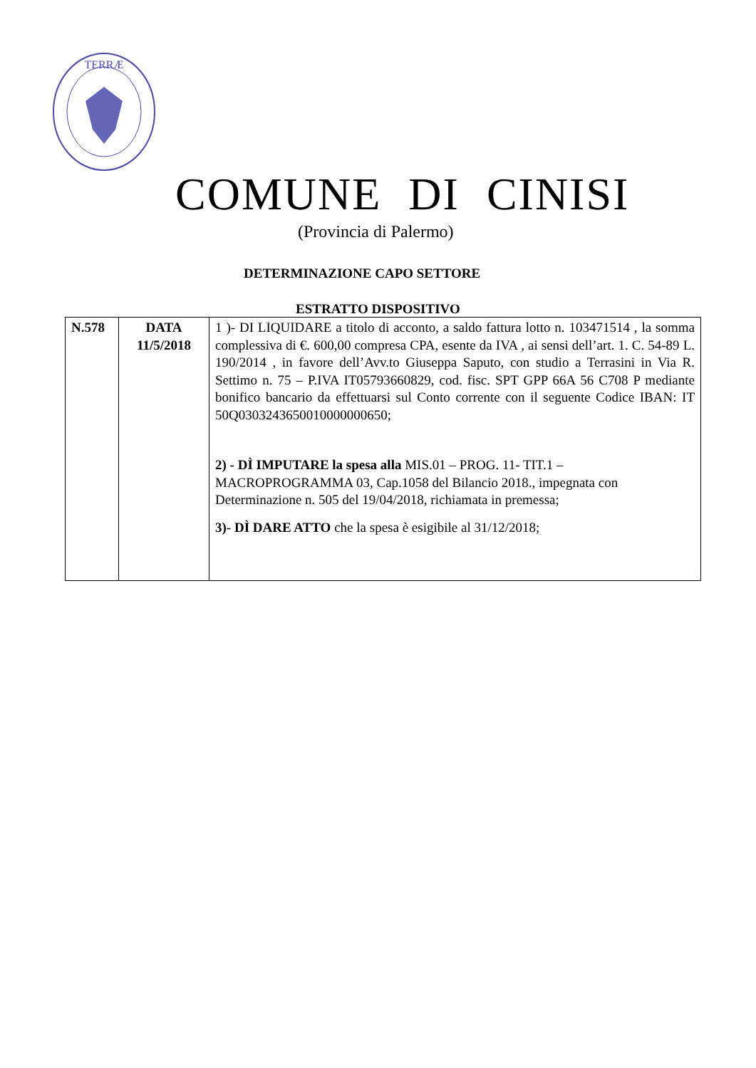TERRÆ
COMUNE DI CINISI
(Provincia di Palermo)
DETERMINAZIONE CAPO SETTORE
ESTRATTO DISPOSITIVO
| N.578 | DATA 11/5/2018 | 1 )- DI LIQUIDARE a titolo di acconto, a saldo fattura lotto n. 103471514 , la somma complessiva di €. 600,00 compresa CPA, esente da IVA , ai sensi dell’art. 1. C. 54-89 L. 190/2014 , in favore dell’Avv.to Giuseppa Saputo, con studio a Terrasini in Via R. Settimo n. 75 – P.IVA IT05793660829, cod. fisc. SPT GPP 66A 56 C708 P mediante bonifico bancario da effettuarsi sul Conto corrente con il seguente Codice IBAN: IT 50Q0303243650010000000650; 2) - DÌ IMPUTARE la spesa alla MIS.01 – PROG. 11- TIT.1 – MACROPROGRAMMA 03, Cap.1058 del Bilancio 2018., impegnata con Determinazione n. 505 del 19/04/2018, richiamata in premessa; 3)- DÌ DARE ATTO che la spesa è esigibile al 31/12/2018; |